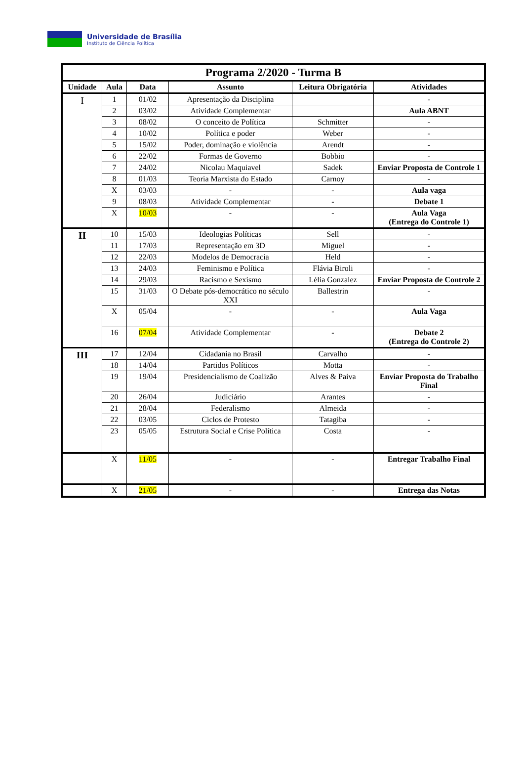Universidade de Brasília
Instituto de Ciência Política
| Programa 2/2020 - Turma B | | | | | |
| Unidade | Aula | Data | Assunto | Leitura Obrigatória | Atividades |
| I | 1 | 01/02 | Apresentação da Disciplina | | - |
| | 2 | 03/02 | Atividade Complementar | | Aula ABNT |
| | 3 | 08/02 | O conceito de Política | Schmitter | - |
| | 4 | 10/02 | Política e poder | Weber | - |
| | 5 | 15/02 | Poder, dominação e violência | Arendt | - |
| | 6 | 22/02 | Formas de Governo | Bobbio | - |
| | 7 | 24/02 | Nicolau Maquiavel | Sadek | Enviar Proposta de Controle 1 |
| | 8 | 01/03 | Teoria Marxista do Estado | Carnoy | - |
| | X | 03/03 | - | - | Aula vaga |
| | 9 | 08/03 | Atividade Complementar | - | Debate 1 |
| | X | 10/03 | - | - | Aula Vaga (Entrega do Controle 1) |
| II | 10 | 15/03 | Ideologias Políticas | Sell | - |
| | 11 | 17/03 | Representação em 3D | Miguel | - |
| | 12 | 22/03 | Modelos de Democracia | Held | - |
| | 13 | 24/03 | Feminismo e Política | Flávia Biroli | - |
| | 14 | 29/03 | Racismo e Sexismo | Lélia Gonzalez | Enviar Proposta de Controle 2 |
| | 15 | 31/03 | O Debate pós-democrático no século XXI | Ballestrin | - |
| | X | 05/04 | - | - | Aula Vaga |
| | 16 | 07/04 | Atividade Complementar | - | Debate 2 (Entrega do Controle 2) |
| III | 17 | 12/04 | Cidadania no Brasil | Carvalho | - |
| | 18 | 14/04 | Partidos Políticos | Motta | - |
| | 19 | 19/04 | Presidencialismo de Coalizão | Alves & Paiva | Enviar Proposta do Trabalho Final |
| | 20 | 26/04 | Judiciário | Arantes | - |
| | 21 | 28/04 | Federalismo | Almeida | - |
| | 22 | 03/05 | Ciclos de Protesto | Tatagiba | - |
| | 23 | 05/05 | Estrutura Social e Crise Política | Costa | - |
| | X | 11/05 | - | - | Entregar Trabalho Final |
| | X | 21/05 | - | - | Entrega das Notas |